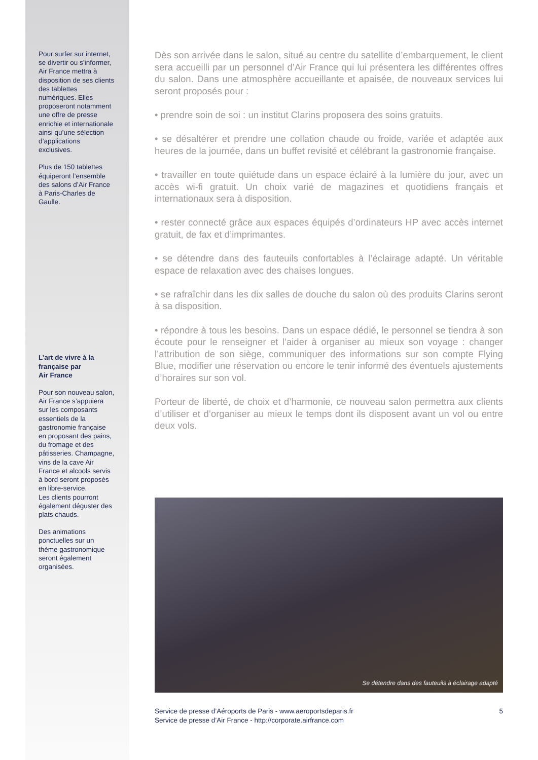Pour surfer sur internet, se divertir ou s’informer, Air France mettra à disposition de ses clients des tablettes numériques. Elles proposeront notamment une offre de presse enrichie et internationale ainsi qu’une sélection d’applications exclusives.
Plus de 150 tablettes équiperont l’ensemble des salons d’Air France à Paris-Charles de Gaulle.
L’art de vivre à la française par
Air France
Pour son nouveau salon, Air France s’appuiera sur les composants essentiels de la gastronomie française en proposant des pains, du fromage et des pâtisseries. Champagne, vins de la cave Air France et alcools servis à bord seront proposés en libre-service.
Les clients pourront également déguster des plats chauds.
Des animations ponctuelles sur un thème gastronomique seront également organisées.
Dès son arrivée dans le salon, situé au centre du satellite d’embarquement, le client sera accueilli par un personnel d’Air France qui lui présentera les différentes offres du salon. Dans une atmosphère accueillante et apaisée, de nouveaux services lui seront proposés pour :
• prendre soin de soi : un institut Clarins proposera des soins gratuits.
• se désaltérer et prendre une collation chaude ou froide, variée et adaptée aux heures de la journée, dans un buffet revisité et célébrant la gastronomie française.
• travailler en toute quiétude dans un espace éclairé à la lumière du jour, avec un accès wi-fi gratuit. Un choix varié de magazines et quotidiens français et internationaux sera à disposition.
• rester connecté grâce aux espaces équipés d’ordinateurs HP avec accès internet gratuit, de fax et d’imprimantes.
• se détendre dans des fauteuils confortables à l’éclairage adapté. Un véritable espace de relaxation avec des chaises longues.
• se rafraîchir dans les dix salles de douche du salon où des produits Clarins seront à sa disposition.
• répondre à tous les besoins. Dans un espace dédié, le personnel se tiendra à son écoute pour le renseigner et l’aider à organiser au mieux son voyage : changer l’attribution de son siège, communiquer des informations sur son compte Flying Blue, modifier une réservation ou encore le tenir informé des éventuels ajustements d’horaires sur son vol.
Porteur de liberté, de choix et d’harmonie, ce nouveau salon permettra aux clients d’utiliser et d’organiser au mieux le temps dont ils disposent avant un vol ou entre deux vols.
Se détendre dans des fauteuils à éclairage adapté
Service de presse d’Aéroports de Paris - www.aeroportsdeparis.fr
Service de presse d’Air France - http://corporate.airfrance.com
5